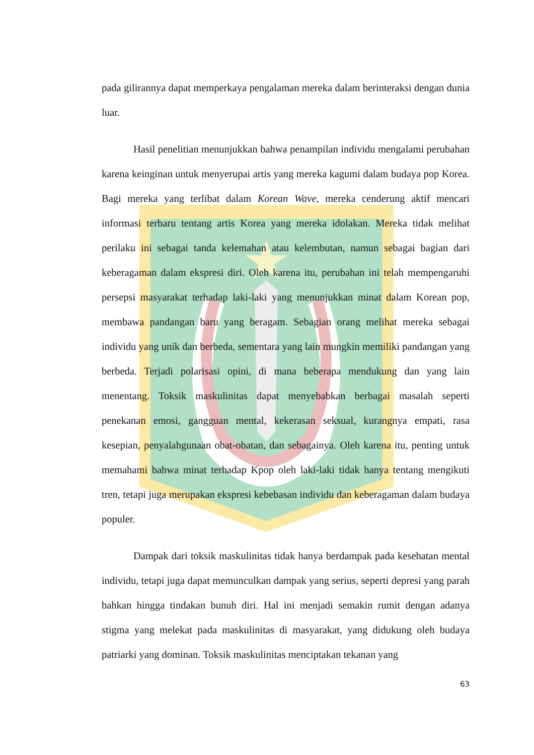pada gilirannya dapat memperkaya pengalaman mereka dalam berinteraksi dengan dunia luar.
Hasil penelitian menunjukkan bahwa penampilan individu mengalami perubahan karena keinginan untuk menyerupai artis yang mereka kagumi dalam budaya pop Korea. Bagi mereka yang terlibat dalam Korean Wave, mereka cenderung aktif mencari informasi terbaru tentang artis Korea yang mereka idolakan. Mereka tidak melihat perilaku ini sebagai tanda kelemahan atau kelembutan, namun sebagai bagian dari keberagaman dalam ekspresi diri. Oleh karena itu, perubahan ini telah mempengaruhi persepsi masyarakat terhadap laki-laki yang menunjukkan minat dalam Korean pop, membawa pandangan baru yang beragam. Sebagian orang melihat mereka sebagai individu yang unik dan berbeda, sementara yang lain mungkin memiliki pandangan yang berbeda. Terjadi polarisasi opini, di mana beberapa mendukung dan yang lain menentang. Toksik maskulinitas dapat menyebabkan berbagai masalah seperti penekanan emosi, gangguan mental, kekerasan seksual, kurangnya empati, rasa kesepian, penyalahgunaan obat-obatan, dan sebagainya. Oleh karena itu, penting untuk memahami bahwa minat terhadap Kpop oleh laki-laki tidak hanya tentang mengikuti tren, tetapi juga merupakan ekspresi kebebasan individu dan keberagaman dalam budaya populer.
Dampak dari toksik maskulinitas tidak hanya berdampak pada kesehatan mental individu, tetapi juga dapat memunculkan dampak yang serius, seperti depresi yang parah bahkan hingga tindakan bunuh diri. Hal ini menjadi semakin rumit dengan adanya stigma yang melekat pada maskulinitas di masyarakat, yang didukung oleh budaya patriarki yang dominan. Toksik maskulinitas menciptakan tekanan yang
63